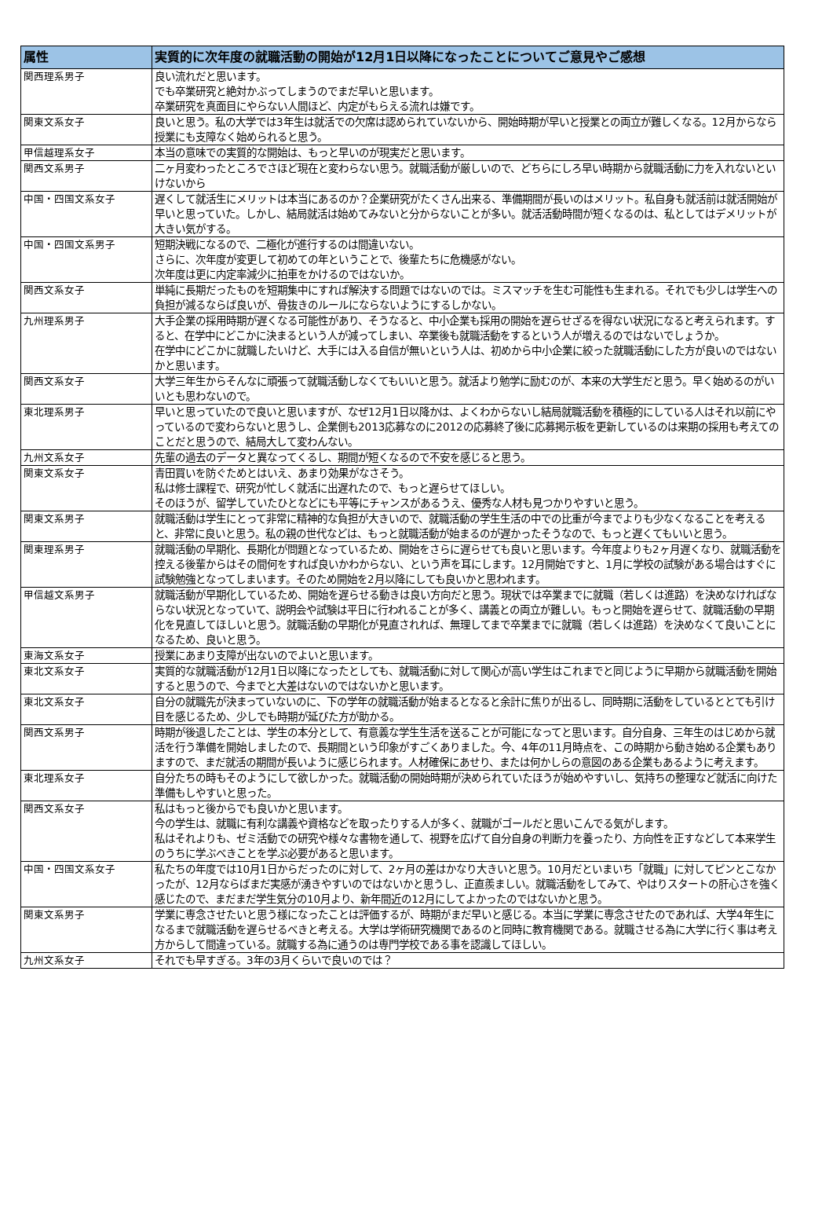| 属性 | 実質的に次年度の就職活動の開始が12月1日以降になったことについてご意見やご感想 |
| --- | --- |
| 関西理系男子 | 良い流れだと思います。 でも卒業研究と絶対かぶってしまうのでまだ早いと思います。 卒業研究を真面目にやらない人間ほど、内定がもらえる流れは嫌です。 |
| 関東文系女子 | 良いと思う。私の大学では3年生は就活での欠席は認められていないから、開始時期が早いと授業との両立が難しくなる。12月からなら授業にも支障なく始められると思う。 |
| 甲信越理系女子 | 本当の意味での実質的な開始は、もっと早いのが現実だと思います。 |
| 関西文系男子 | 二ヶ月変わったところでさほど現在と変わらない思う。就職活動が厳しいので、どちらにしろ早い時期から就職活動に力を入れないといけないから |
| 中国・四国文系女子 | 遅くして就活生にメリットは本当にあるのか？企業研究がたくさん出来る、準備期間が長いのはメリット。私自身も就活前は就活開始が早いと思っていた。しかし、結局就活は始めてみないと分からないことが多い。就活活動時間が短くなるのは、私としてはデメリットが大きい気がする。 |
| 中国・四国文系男子 | 短期決戦になるので、二極化が進行するのは間違いない。 さらに、次年度が変更して初めての年ということで、後輩たちに危機感がない。 次年度は更に内定率減少に拍車をかけるのではないか。 |
| 関西文系女子 | 単純に長期だったものを短期集中にすれば解決する問題ではないのでは。ミスマッチを生む可能性も生まれる。それでも少しは学生への負担が減るならば良いが、骨抜きのルールにならないようにするしかない。 |
| 九州理系男子 | 大手企業の採用時期が遅くなる可能性があり、そうなると、中小企業も採用の開始を遅らせざるを得ない状況になると考えられます。すると、在学中にどこかに決まるという人が減ってしまい、卒業後も就職活動をするという人が増えるのではないでしょうか。 在学中にどこかに就職したいけど、大手には入る自信が無いという人は、初めから中小企業に絞った就職活動にした方が良いのではないかと思います。 |
| 関西文系女子 | 大学三年生からそんなに頑張って就職活動しなくてもいいと思う。就活より勉学に励むのが、本来の大学生だと思う。早く始めるのがいいとも思わないので。 |
| 東北理系男子 | 早いと思っていたので良いと思いますが、なぜ12月1日以降かは、よくわからないし結局就職活動を積極的にしている人はそれ以前にやっているので変わらないと思うし、企業側も2013応募なのに2012の応募終了後に応募掲示板を更新しているのは来期の採用も考えてのことだと思うので、結局大して変わんない。 |
| 九州文系女子 | 先輩の過去のデータと異なってくるし、期間が短くなるので不安を感じると思う。 |
| 関東文系女子 | 青田買いを防ぐためとはいえ、あまり効果がなさそう。 私は修士課程で、研究が忙しく就活に出遅れたので、もっと遅らせてほしい。 そのほうが、留学していたひとなどにも平等にチャンスがあるうえ、優秀な人材も見つかりやすいと思う。 |
| 関東文系男子 | 就職活動は学生にとって非常に精神的な負担が大きいので、就職活動の学生生活の中での比重が今までよりも少なくなることを考えると、非常に良いと思う。私の親の世代などは、もっと就職活動が始まるのが遅かったそうなので、もっと遅くてもいいと思う。 |
| 関東理系男子 | 就職活動の早期化、長期化が問題となっているため、開始をさらに遅らせても良いと思います。今年度よりも2ヶ月遅くなり、就職活動を控える後輩からはその間何をすれば良いかわからない、という声を耳にします。12月開始ですと、1月に学校の試験がある場合はすぐに試験勉強となってしまいます。そのため開始を2月以降にしても良いかと思われます。 |
| 甲信越文系男子 | 就職活動が早期化しているため、開始を遅らせる動きは良い方向だと思う。現状では卒業までに就職（若しくは進路）を決めなければならない状況となっていて、説明会や試験は平日に行われることが多く、講義との両立が難しい。もっと開始を遅らせて、就職活動の早期化を見直してほしいと思う。就職活動の早期化が見直されれば、無理してまで卒業までに就職（若しくは進路）を決めなくて良いことになるため、良いと思う。 |
| 東海文系女子 | 授業にあまり支障が出ないのでよいと思います。 |
| 東北文系女子 | 実質的な就職活動が12月1日以降になったとしても、就職活動に対して関心が高い学生はこれまでと同じように早期から就職活動を開始すると思うので、今までと大差はないのではないかと思います。 |
| 東北文系女子 | 自分の就職先が決まっていないのに、下の学年の就職活動が始まるとなると余計に焦りが出るし、同時期に活動をしているととても引け目を感じるため、少しでも時期が延びた方が助かる。 |
| 関西文系男子 | 時期が後退したことは、学生の本分として、有意義な学生生活を送ることが可能になってと思います。自分自身、三年生のはじめから就活を行う準備を開始しましたので、長期間という印象がすごくありました。今、4年の11月時点を、この時期から動き始める企業もありますので、まだ就活の期間が長いように感じられます。人材確保にあせり、または何かしらの意図のある企業もあるように考えます。 |
| 東北理系女子 | 自分たちの時もそのようにして欲しかった。就職活動の開始時期が決められていたほうが始めやすいし、気持ちの整理など就活に向けた準備もしやすいと思った。 |
| 関西文系女子 | 私はもっと後からでも良いかと思います。 今の学生は、就職に有利な講義や資格などを取ったりする人が多く、就職がゴールだと思いこんでる気がします。 私はそれよりも、ゼミ活動での研究や様々な書物を通して、視野を広げて自分自身の判断力を養ったり、方向性を正すなどして本来学生のうちに学ぶべきことを学ぶ必要があると思います。 |
| 中国・四国文系女子 | 私たちの年度では10月1日からだったのに対して、2ヶ月の差はかなり大きいと思う。10月だといまいち「就職」に対してピンとこなかったが、12月ならばまだ実感が湧きやすいのではないかと思うし、正直羨ましい。就職活動をしてみて、やはりスタートの肝心さを強く感じたので、まだまだ学生気分の10月より、新年間近の12月にしてよかったのではないかと思う。 |
| 関東文系男子 | 学業に専念させたいと思う様になったことは評価するが、時期がまだ早いと感じる。本当に学業に専念させたのであれば、大学4年生になるまで就職活動を遅らせるべきと考える。大学は学術研究機関であるのと同時に教育機関である。就職させる為に大学に行く事は考え方からして間違っている。就職する為に通うのは専門学校である事を認識してほしい。 |
| 九州文系女子 | それでも早すぎる。3年の3月くらいで良いのでは？ |